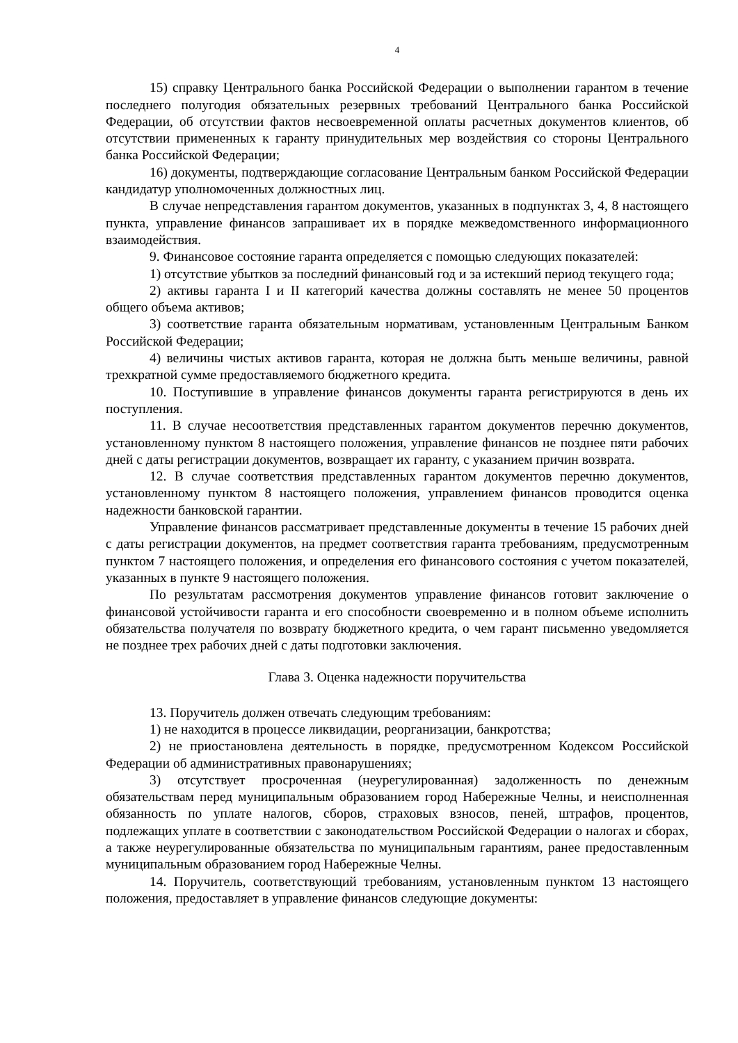4
15) справку Центрального банка Российской Федерации о выполнении гарантом в течение последнего полугодия обязательных резервных требований Центрального банка Российской Федерации, об отсутствии фактов несвоевременной оплаты расчетных документов клиентов, об отсутствии примененных к гаранту принудительных мер воздействия со стороны Центрального банка Российской Федерации;
16) документы, подтверждающие согласование Центральным банком Российской Федерации кандидатур уполномоченных должностных лиц.
В случае непредставления гарантом документов, указанных в подпунктах 3, 4, 8 настоящего пункта, управление финансов запрашивает их в порядке межведомственного информационного взаимодействия.
9. Финансовое состояние гаранта определяется с помощью следующих показателей:
1) отсутствие убытков за последний финансовый год и за истекший период текущего года;
2) активы гаранта I и II категорий качества должны составлять не менее 50 процентов общего объема активов;
3) соответствие гаранта обязательным нормативам, установленным Центральным Банком Российской Федерации;
4) величины чистых активов гаранта, которая не должна быть меньше величины, равной трехкратной сумме предоставляемого бюджетного кредита.
10. Поступившие в управление финансов документы гаранта регистрируются в день их поступления.
11. В случае несоответствия представленных гарантом документов перечню документов, установленному пунктом 8 настоящего положения, управление финансов не позднее пяти рабочих дней с даты регистрации документов, возвращает их гаранту, с указанием причин возврата.
12. В случае соответствия представленных гарантом документов перечню документов, установленному пунктом 8 настоящего положения, управлением финансов проводится оценка надежности банковской гарантии.
Управление финансов рассматривает представленные документы в течение 15 рабочих дней с даты регистрации документов, на предмет соответствия гаранта требованиям, предусмотренным пунктом 7 настоящего положения, и определения его финансового состояния с учетом показателей, указанных в пункте 9 настоящего положения.
По результатам рассмотрения документов управление финансов готовит заключение о финансовой устойчивости гаранта и его способности своевременно и в полном объеме исполнить обязательства получателя по возврату бюджетного кредита, о чем гарант письменно уведомляется не позднее трех рабочих дней с даты подготовки заключения.
Глава 3. Оценка надежности поручительства
13. Поручитель должен отвечать следующим требованиям:
1) не находится в процессе ликвидации, реорганизации, банкротства;
2) не приостановлена деятельность в порядке, предусмотренном Кодексом Российской Федерации об административных правонарушениях;
3) отсутствует просроченная (неурегулированная) задолженность по денежным обязательствам перед муниципальным образованием город Набережные Челны, и неисполненная обязанность по уплате налогов, сборов, страховых взносов, пеней, штрафов, процентов, подлежащих уплате в соответствии с законодательством Российской Федерации о налогах и сборах, а также неурегулированные обязательства по муниципальным гарантиям, ранее предоставленным муниципальным образованием город Набережные Челны.
14. Поручитель, соответствующий требованиям, установленным пунктом 13 настоящего положения, предоставляет в управление финансов следующие документы: